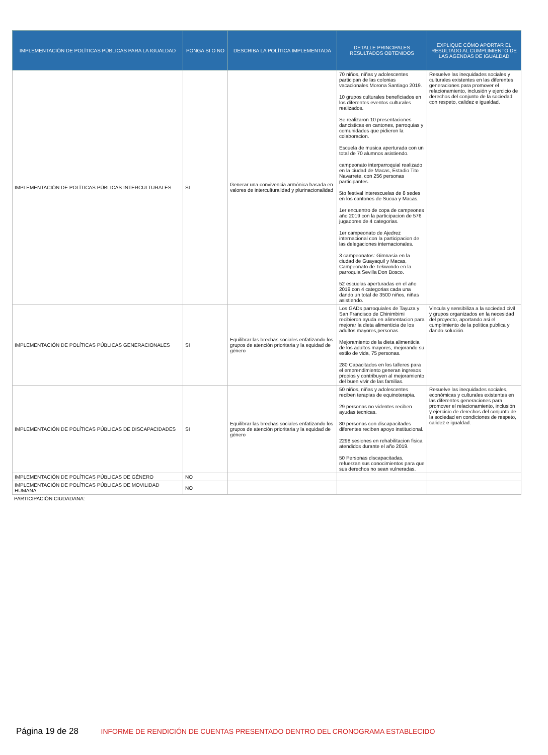| IMPLEMENTACIÓN DE POLÍTICAS PÚBLICAS PARA LA IGUALDAD | PONGA SI O NO | DESCRIBA LA POLÍTICA IMPLEMENTADA | DETALLE PRINCIPALES RESULTADOS OBTENIDOS | EXPLIQUE CÓMO APORTAR EL RESULTADO AL CUMPLIMIENTO DE LAS AGENDAS DE IGUALDAD |
| --- | --- | --- | --- | --- |
| IMPLEMENTACIÓN DE POLÍTICAS PÚBLICAS INTERCULTURALES | SI | Generar una convivencia armónica basada en valores de interculturalidad y plurinacionalidad | 70 niños, niñas y adolescentes participan de las colonias vacacionales Morona Santiago 2019. 10 grupos culturales beneficiados en los diferentes eventos culturales realizados. Se realizaron 10 presentaciones dancisticas en cantones, parroquias y comunidades que pidieron la colaboracion. Escuela de musica aperturada con un total de 70 alumnos asistiendo. campeonato interparroquial realizado en la ciudad de Macas, Estadio Tito Navarrete, con 256 personas participantes. 5to festival interescuelas de 8 sedes en los cantones de Sucua y Macas. 1er encuentro de copa de campeones año 2019 con la participacion de 576 jugadores de 4 categorias. 1er campeonato de Ajedrez internacional con la participacion de las delegaciones internacionales. 3 campeonatos: Gimnasia en la ciudad de Guayaquil y Macas, Campeonato de Tekwondo en la parroquia Sevilla Don Bosco. 52 escuelas aperturadas en el año 2019 con 4 categorias cada una dando un total de 3500 niños, niñas asistiendo. | Resuelve las inequidades sociales y culturales existentes en las diferentes generaciones para promover el relacionamiento, inclusión y ejercicio de derechos del conjunto de la sociedad con respeto, calidez e igualdad. |
| IMPLEMENTACIÓN DE POLÍTICAS PÚBLICAS GENERACIONALES | SI | Equilibrar las brechas sociales enfatizando los grupos de atención prioritaria y la equidad de género | Los GADs parroquiales de Tayuza y San Francisco de Chinimbimi recibieron ayuda en alimentacion para mejorar la dieta alimenticia de los adultos mayores,personas. Mejoramiento de la dieta alimenticia de los adultos mayores, mejorando su estilo de vida, 75 personas. 280 Capacitados en los talleres para el emprendimiento generan ingresos propios y contribuyen al mejoramiento del buen vivir de las familias. | Vincula y sensibiliza a la sociedad civil y grupos organizados en la necesidad del proyecto, aportando asi el cumplimiento de la politica publica y dando solución. |
| IMPLEMENTACIÓN DE POLÍTICAS PÚBLICAS DE DISCAPACIDADES | SI | Equilibrar las brechas sociales enfatizando los grupos de atención prioritaria y la equidad de género | 50 niños, niñas y adolescentes reciben terapias de equinoterapia. 29 personas no videntes reciben ayudas tecnicas. 80 personas con discapacitades diferentes reciben apoyo institucional. 2298 sesiones en rehabilitacion fisica atendidos durante el año 2019. 50 Personas discapacitadas, refuerzan sus conocimientos para que sus derechos no sean vulneradas. | Resuelve las inequidades sociales, económicas y culturales existentes en las diferentes generaciones para promover el relacionamiento, inclusión y ejercicio de derechos del conjunto de la sociedad en condiciones de respeto, calidez e igualdad. |
| IMPLEMENTACIÓN DE POLÍTICAS PÚBLICAS DE GÉNERO | NO | | | |
| IMPLEMENTACIÓN DE POLÍTICAS PÚBLICAS DE MOVILIDAD HUMANA | NO | | | |
PARTICIPACIÓN CIUDADANA:
Página 19 de 28 INFORME DE RENDICIÓN DE CUENTAS PRESENTADO DENTRO DEL CRONOGRAMA ESTABLECIDO